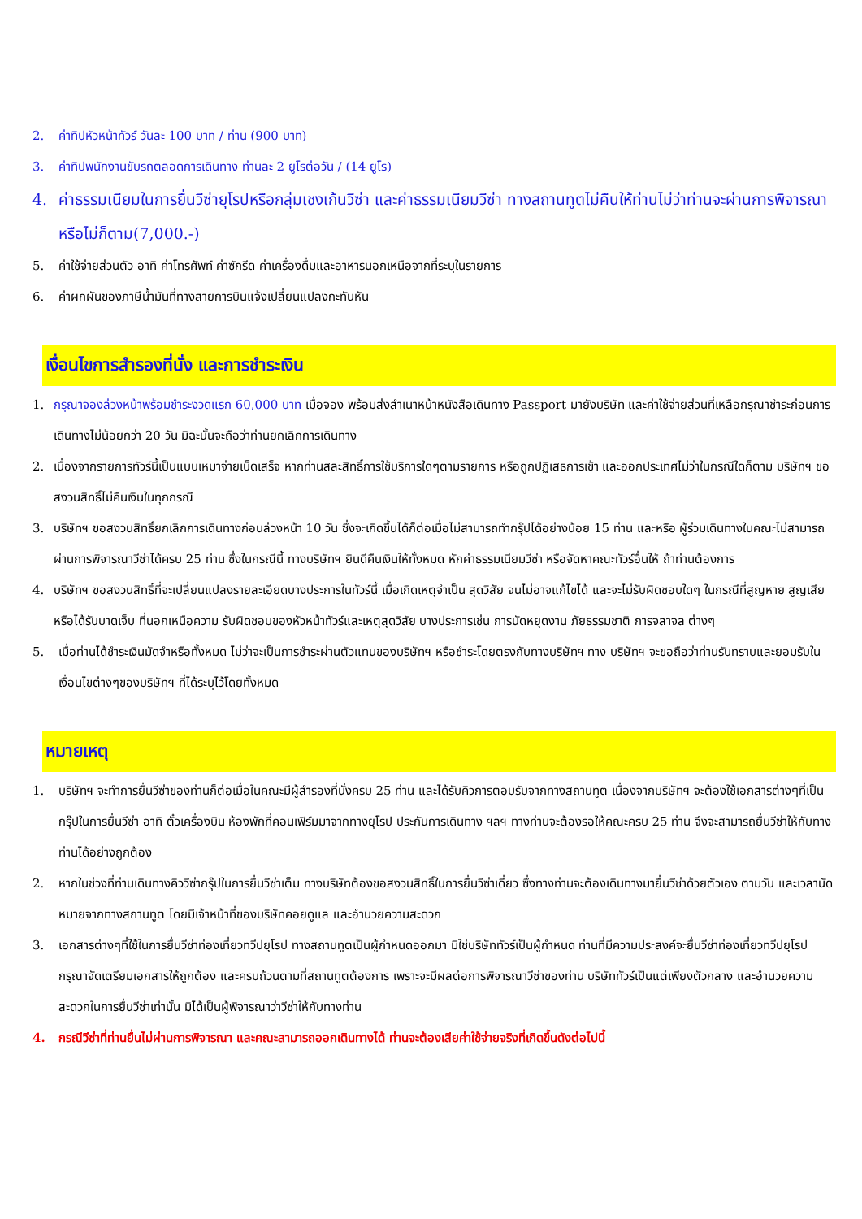2. ค่าทิปหัวหน้าทัวร์ วันละ 100 บาท / ท่าน (900 บาท)
3. ค่าทิปพนักงานขับรถตลอดการเดินทาง ท่านละ 2 ยูโรต่อวัน / (14 ยูโร)
4. ค่าธรรมเนียมในการยื่นวีซ่ายุโรปหรือกลุ่มเชงเก้นวีซ่า และค่าธรรมเนียมวีซ่า ทางสถานทูตไม่คืนให้ท่านไม่ว่าท่านจะผ่านการพิจารณาหรือไม่ก็ตาม(7,000.-)
5. ค่าใช้จ่ายส่วนตัว อาทิ ค่าโทรศัพท์ ค่าซักรีด ค่าเครื่องดื่มและอาหารนอกเหนือจากที่ระบุในรายการ
6. ค่าผกผันของภาษีน้ำมันที่ทางสายการบินแจ้งเปลี่ยนแปลงกะทันหัน
เงื่อนไขการสำรองที่นั่ง และการชำระเงิน
1. กรุณาจองล่วงหน้าพร้อมชำระงวดแรก 60,000 บาท เมื่อจอง พร้อมส่งสำเนาหน้าหนังสือเดินทาง Passport มายังบริษัท และค่าใช้จ่ายส่วนที่เหลือกรุณาชำระก่อนการเดินทางไม่น้อยกว่า 20 วัน มิฉะนั้นจะถือว่าท่านยกเลิกการเดินทาง
2. เนื่องจากรายการทัวร์นี้เป็นแบบเหมาจ่ายเบ็ดเสร็จ หากท่านสละสิทธิ์การใช้บริการใดๆตามรายการ หรือถูกปฏิเสธการเข้า และออกประเทศไม่ว่าในกรณีใดก็ตาม บริษัทฯ ขอสงวนสิทธิ์ไม่คืนเงินในทุกกรณี
3. บริษัทฯ ขอสงวนสิทธิ์ยกเลิกการเดินทางก่อนล่วงหน้า 10 วัน ซึ่งจะเกิดขึ้นได้ก็ต่อเมื่อไม่สามารถทำกรุ๊ปได้อย่างน้อย 15 ท่าน และหรือ ผู้ร่วมเดินทางในคณะไม่สามารถผ่านการพิจารณาวีซ่าได้ครบ 25 ท่าน ซึ่งในกรณีนี้ ทางบริษัทฯ ยินดีคืนเงินให้ทั้งหมด หักค่าธรรมเนียมวีซ่า หรือจัดหาคณะทัวร์อื่นให้ ถ้าท่านต้องการ
4. บริษัทฯ ขอสงวนสิทธิ์ที่จะเปลี่ยนแปลงรายละเอียดบางประการในทัวร์นี้ เมื่อเกิดเหตุจำเป็น สุดวิสัย จนไม่อาจแก้ไขได้ และจะไม่รับผิดชอบใดๆ ในกรณีที่สูญหาย สูญเสียหรือได้รับบาดเจ็บ ที่นอกเหนือความ รับผิดชอบของหัวหน้าทัวร์และเหตุสุดวิสัย บางประการเช่น การนัดหยุดงาน ภัยธรรมชาติ การจลาจล ต่างๆ
5. เมื่อท่านได้ชำระเงินมัดจำหรือทั้งหมด ไม่ว่าจะเป็นการชำระผ่านตัวแทนของบริษัทฯ หรือชำระโดยตรงกับทางบริษัทฯ ทาง บริษัทฯ จะขอถือว่าท่านรับทราบและยอมรับในเงื่อนไขต่างๆของบริษัทฯ ที่ได้ระบุไว้โดยทั้งหมด
หมายเหตุ
1. บริษัทฯ จะทำการยื่นวีซ่าของท่านก็ต่อเมื่อในคณะมีผู้สำรองที่นั่งครบ 25 ท่าน และได้รับคิวการตอบรับจากทางสถานทูต เนื่องจากบริษัทฯ จะต้องใช้เอกสารต่างๆที่เป็นกรุ๊ปในการยื่นวีซ่า อาทิ ตั๋วเครื่องบิน ห้องพักที่คอนเฟิร์มมาจากทางยุโรป ประกันการเดินทาง ฯลฯ ทางท่านจะต้องรอให้คณะครบ 25 ท่าน จึงจะสามารถยื่นวีซ่าให้กับทางท่านได้อย่างถูกต้อง
2. หากในช่วงที่ท่านเดินทางคิววีซ่ากรุ๊ปในการยื่นวีซ่าเต็ม ทางบริษัทต้องขอสงวนสิทธิ์ในการยื่นวีซ่าเดี่ยว ซึ่งทางท่านจะต้องเดินทางมายื่นวีซ่าด้วยตัวเอง ตามวัน และเวลานัดหมายจากทางสถานทูต โดยมีเจ้าหน้าที่ของบริษัทคอยดูแล และอำนวยความสะดวก
3. เอกสารต่างๆที่ใช้ในการยื่นวีซ่าท่องเที่ยวทวีปยุโรป ทางสถานทูตเป็นผู้กำหนดออกมา มิใช่บริษัททัวร์เป็นผู้กำหนด ท่านที่มีความประสงค์จะยื่นวีซ่าท่องเที่ยวทวีปยุโรป กรุณาจัดเตรียมเอกสารให้ถูกต้อง และครบถ้วนตามที่สถานทูตต้องการ เพราะจะมีผลต่อการพิจารณาวีซ่าของท่าน บริษัททัวร์เป็นแต่เพียงตัวกลาง และอำนวยความสะดวกในการยื่นวีซ่าเท่านั้น มิได้เป็นผู้พิจารณาว่าวีซ่าให้กับทางท่าน
4. กรณีวีซ่าที่ท่านยื่นไม่ผ่านการพิจารณา และคณะสามารถออกเดินทางได้ ท่านจะต้องเสียค่าใช้จ่ายจริงที่เกิดขึ้นดังต่อไปนี้